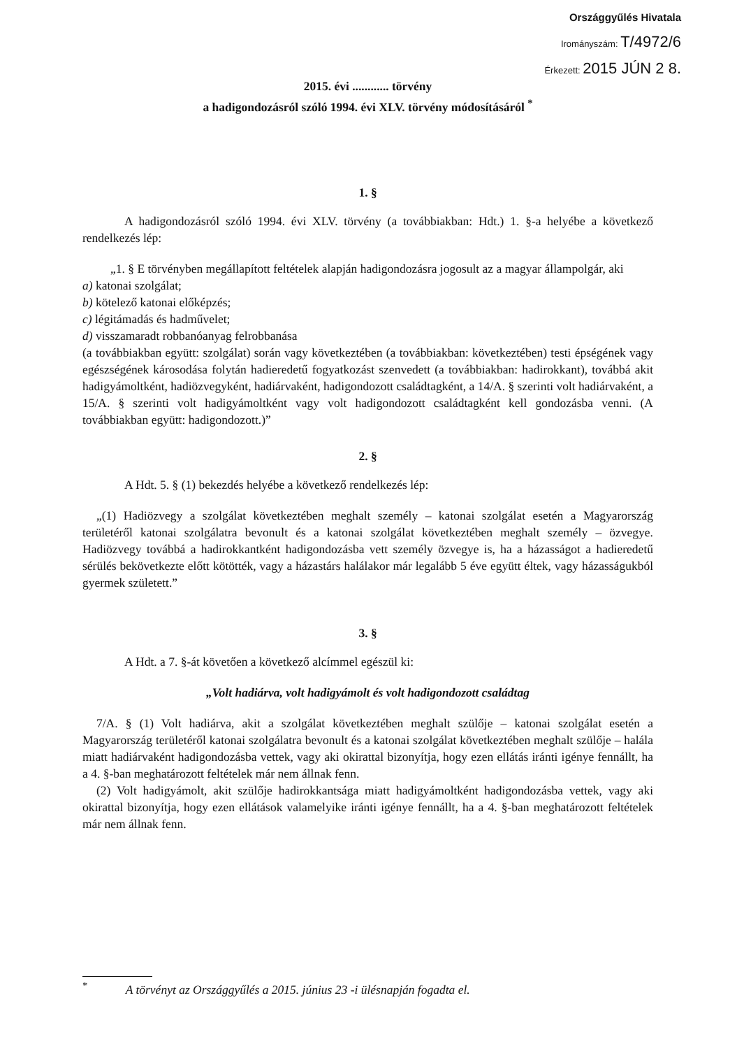Országgyűlés Hivatala
Irományszám: T/4972/6
Érkezett: 2015 JÚN 2 8.
2015. évi ............ törvény
a hadigondozásról szóló 1994. évi XLV. törvény módosításáról <sup>*</sup>
1. §
A hadigondozásról szóló 1994. évi XLV. törvény (a továbbiakban: Hdt.) 1. §-a helyébe a következő rendelkezés lép:
„1. § E törvényben megállapított feltételek alapján hadigondozásra jogosult az a magyar állampolgár, aki
a) katonai szolgálat;
b) kötelező katonai előképzés;
c) légitámadás és hadművelet;
d) visszamaradt robbanóanyag felrobbanása
(a továbbiakban együtt: szolgálat) során vagy következtében (a továbbiakban: következtében) testi épségének vagy egészségének károsodása folytán hadieredetű fogyatkozást szenvedett (a továbbiakban: hadirokkant), továbbá akit hadigyámoltként, hadiözvegyként, hadiárvaként, hadigondozott családtagként, a 14/A. § szerinti volt hadiárvaként, a 15/A. § szerinti volt hadigyámoltként vagy volt hadigondozott családtagként kell gondozásba venni. (A továbbiakban együtt: hadigondozott.)”
2. §
A Hdt. 5. § (1) bekezdés helyébe a következő rendelkezés lép:
„(1) Hadiözvegy a szolgálat következtében meghalt személy – katonai szolgálat esetén a Magyarország területéről katonai szolgálatra bevonult és a katonai szolgálat következtében meghalt személy – özvegye. Hadiözvegy továbbá a hadirokkantként hadigondozásba vett személy özvegye is, ha a házasságot a hadieredetű sérülés bekövetkezte előtt kötötték, vagy a házastárs halálakor már legalább 5 éve együtt éltek, vagy házasságukból gyermek született.”
3. §
A Hdt. a 7. §-át követően a következő alcímmel egészül ki:
„Volt hadiárva, volt hadigyámolt és volt hadigondozott családtag
7/A. § (1) Volt hadiárva, akit a szolgálat következtében meghalt szülője – katonai szolgálat esetén a Magyarország területéről katonai szolgálatra bevonult és a katonai szolgálat következtében meghalt szülője – halála miatt hadiárvaként hadigondozásba vettek, vagy aki okirattal bizonyítja, hogy ezen ellátás iránti igénye fennállt, ha a 4. §-ban meghatározott feltételek már nem állnak fenn.
(2) Volt hadigyámolt, akit szülője hadirokkantsága miatt hadigyámoltként hadigondozásba vettek, vagy aki okirattal bizonyítja, hogy ezen ellátások valamelyike iránti igénye fennállt, ha a 4. §-ban meghatározott feltételek már nem állnak fenn.
<sup>*</sup> A törvényt az Országgyűlés a 2015. június 23 -i ülésnapján fogadta el.